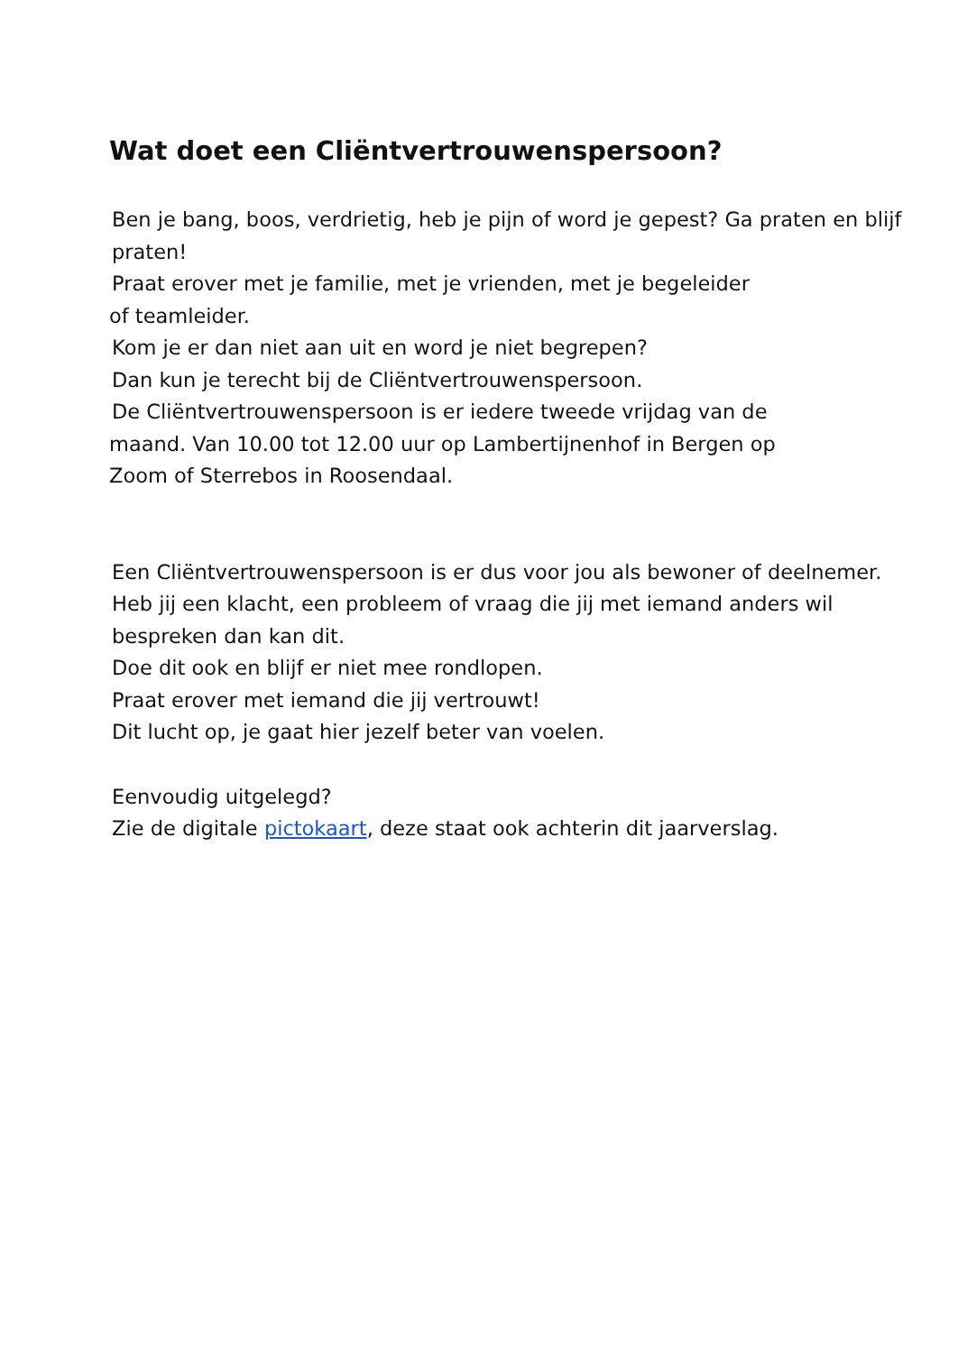Wat doet een Cliëntvertrouwenspersoon?
Ben je bang, boos, verdrietig, heb je pijn of word je gepest? Ga praten en blijf praten!
Praat erover met je familie, met je vrienden, met je begeleider
of teamleider.
Kom je er dan niet aan uit en word je niet begrepen?
Dan kun je terecht bij de Cliëntvertrouwenspersoon.
De Cliëntvertrouwenspersoon is er iedere tweede vrijdag van de
maand. Van 10.00 tot 12.00 uur op Lambertijnenhof in Bergen op
Zoom of Sterrebos in Roosendaal.
Een Cliëntvertrouwenspersoon is er dus voor jou als bewoner of deelnemer. Heb jij een klacht, een probleem of vraag die jij met iemand anders wil bespreken dan kan dit.
Doe dit ook en blijf er niet mee rondlopen.
Praat erover met iemand die jij vertrouwt!
Dit lucht op, je gaat hier jezelf beter van voelen.
Eenvoudig uitgelegd?
Zie de digitale pictokaart, deze staat ook achterin dit jaarverslag.